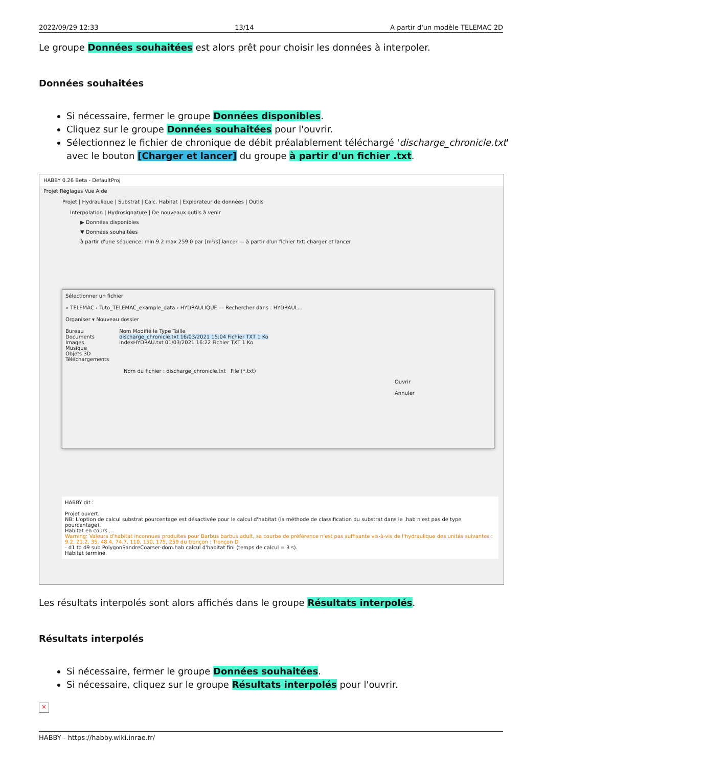2022/09/29 12:33 13/14 A partir d'un modèle TELEMAC 2D
Le groupe Données souhaitées est alors prêt pour choisir les données à interpoler.
Données souhaitées
Si nécessaire, fermer le groupe Données disponibles.
Cliquez sur le groupe Données souhaitées pour l'ouvrir.
Sélectionnez le fichier de chronique de débit préalablement téléchargé 'discharge_chronicle.txt' avec le bouton [Charger et lancer] du groupe à partir d'un fichier .txt.
HABBY 0.26 Beta - DefaultProj
Projet Réglages Vue Aide
Projet | Hydraulique | Substrat | Calc. Habitat | Explorateur de données | Outils
Interpolation | Hydrosignature | De nouveaux outils à venir
▶ Données disponibles
▼ Données souhaitées
à partir d'une séquence: min 9.2 max 259.0 par [m³/s] lancer — à partir d'un fichier txt: charger et lancer
Sélectionner un fichier
« TELEMAC › Tuto_TELEMAC_example_data › HYDRAULIQUE — Rechercher dans : HYDRAUL...
Organiser ▾ Nouveau dossier
Bureau
Documents
Images
Musique
Objets 3D
Téléchargements
Nom Modifié le Type Taille
discharge_chronicle.txt 16/03/2021 15:04 Fichier TXT 1 Ko
indexHYDRAU.txt 01/03/2021 16:22 Fichier TXT 1 Ko
Nom du fichier : discharge_chronicle.txt File (*.txt)
Ouvrir Annuler
HABBY dit :
Projet ouvert.
NB: L'option de calcul substrat pourcentage est désactivée pour le calcul d'habitat (la méthode de classification du substrat dans le .hab n'est pas de type pourcentage).
Habitat en cours ...
Warning: Valeurs d'habitat inconnues produites pour Barbus barbus adult, sa courbe de préférence n'est pas suffisante vis-à-vis de l'hydraulique des unités suivantes : 9.2, 21.2, 35, 48.4, 74.7, 110, 150, 175, 259 du tronçon : Tronçon D
- d1 to d9 sub PolygonSandreCoarser-dom.hab calcul d'habitat fini (temps de calcul = 3 s).
Habitat terminé.
Les résultats interpolés sont alors affichés dans le groupe Résultats interpolés.
Résultats interpolés
Si nécessaire, fermer le groupe Données souhaitées.
Si nécessaire, cliquez sur le groupe Résultats interpolés pour l'ouvrir.
×
HABBY - https://habby.wiki.inrae.fr/